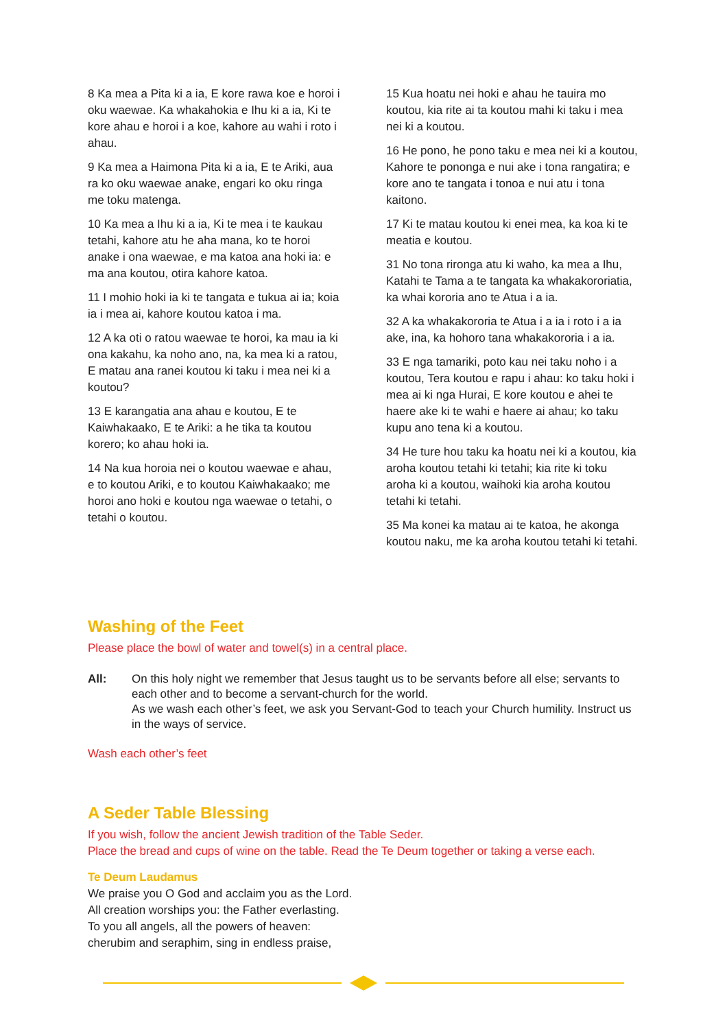8 Ka mea a Pita ki a ia, E kore rawa koe e horoi i oku waewae. Ka whakahokia e Ihu ki a ia, Ki te kore ahau e horoi i a koe, kahore au wahi i roto i ahau.
9 Ka mea a Haimona Pita ki a ia, E te Ariki, aua ra ko oku waewae anake, engari ko oku ringa me toku matenga.
10 Ka mea a Ihu ki a ia, Ki te mea i te kaukau tetahi, kahore atu he aha mana, ko te horoi anake i ona waewae, e ma katoa ana hoki ia: e ma ana koutou, otira kahore katoa.
11 I mohio hoki ia ki te tangata e tukua ai ia; koia ia i mea ai, kahore koutou katoa i ma.
12 A ka oti o ratou waewae te horoi, ka mau ia ki ona kakahu, ka noho ano, na, ka mea ki a ratou, E matau ana ranei koutou ki taku i mea nei ki a koutou?
13 E karangatia ana ahau e koutou, E te Kaiwhakaako, E te Ariki: a he tika ta koutou korero; ko ahau hoki ia.
14 Na kua horoia nei o koutou waewae e ahau, e to koutou Ariki, e to koutou Kaiwhakaako; me horoi ano hoki e koutou nga waewae o tetahi, o tetahi o koutou.
15 Kua hoatu nei hoki e ahau he tauira mo koutou, kia rite ai ta koutou mahi ki taku i mea nei ki a koutou.
16 He pono, he pono taku e mea nei ki a koutou, Kahore te pononga e nui ake i tona rangatira; e kore ano te tangata i tonoa e nui atu i tona kaitono.
17 Ki te matau koutou ki enei mea, ka koa ki te meatia e koutou.
31 No tona rironga atu ki waho, ka mea a Ihu, Katahi te Tama a te tangata ka whakakororiatia, ka whai kororia ano te Atua i a ia.
32 A ka whakakororia te Atua i a ia i roto i a ia ake, ina, ka hohoro tana whakakororia i a ia.
33 E nga tamariki, poto kau nei taku noho i a koutou, Tera koutou e rapu i ahau: ko taku hoki i mea ai ki nga Hurai, E kore koutou e ahei te haere ake ki te wahi e haere ai ahau; ko taku kupu ano tena ki a koutou.
34 He ture hou taku ka hoatu nei ki a koutou, kia aroha koutou tetahi ki tetahi; kia rite ki toku aroha ki a koutou, waihoki kia aroha koutou tetahi ki tetahi.
35 Ma konei ka matau ai te katoa, he akonga koutou naku, me ka aroha koutou tetahi ki tetahi.
Washing of the Feet
Please place the bowl of water and towel(s) in a central place.
All: On this holy night we remember that Jesus taught us to be servants before all else; servants to each other and to become a servant-church for the world.
As we wash each other’s feet, we ask you Servant-God to teach your Church humility. Instruct us in the ways of service.
Wash each other’s feet
A Seder Table Blessing
If you wish, follow the ancient Jewish tradition of the Table Seder.
Place the bread and cups of wine on the table. Read the Te Deum together or taking a verse each.
Te Deum Laudamus
We praise you O God and acclaim you as the Lord.
All creation worships you: the Father everlasting.
To you all angels, all the powers of heaven:
cherubim and seraphim, sing in endless praise,